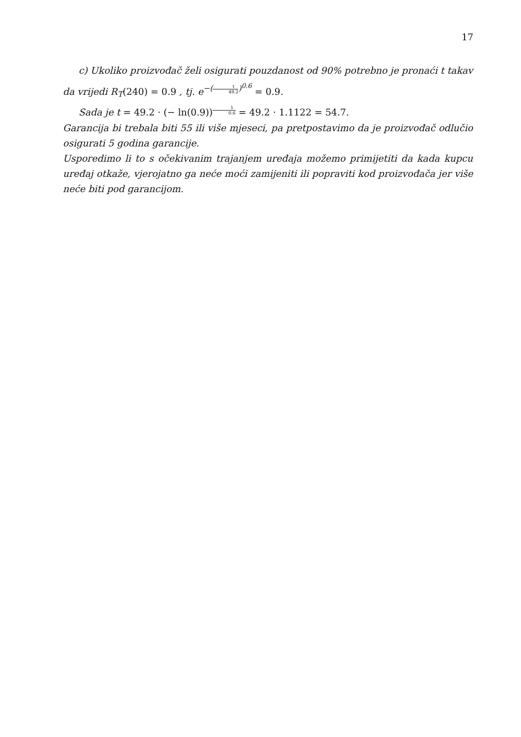17
c) Ukoliko proizvođač želi osigurati pouzdanost od 90% potrebno je pronaći t takav da vrijedi R<sub>T</sub>(240) = 0.9 , tj. e<sup>−(t 49.2)<sup>0.6</sup></sup> = 0.9.
Sada je t = 49.2 · (− ln(0.9))<sup>1 0.6</sup> = 49.2 · 1.1122 = 54.7.
Garancija bi trebala biti 55 ili više mjeseci, pa pretpostavimo da je proizvođač odlučio osigurati 5 godina garancije.
Usporedimo li to s očekivanim trajanjem uređaja možemo primijetiti da kada kupcu uređaj otkaže, vjerojatno ga neće moći zamijeniti ili popraviti kod proizvođača jer više neće biti pod garancijom.